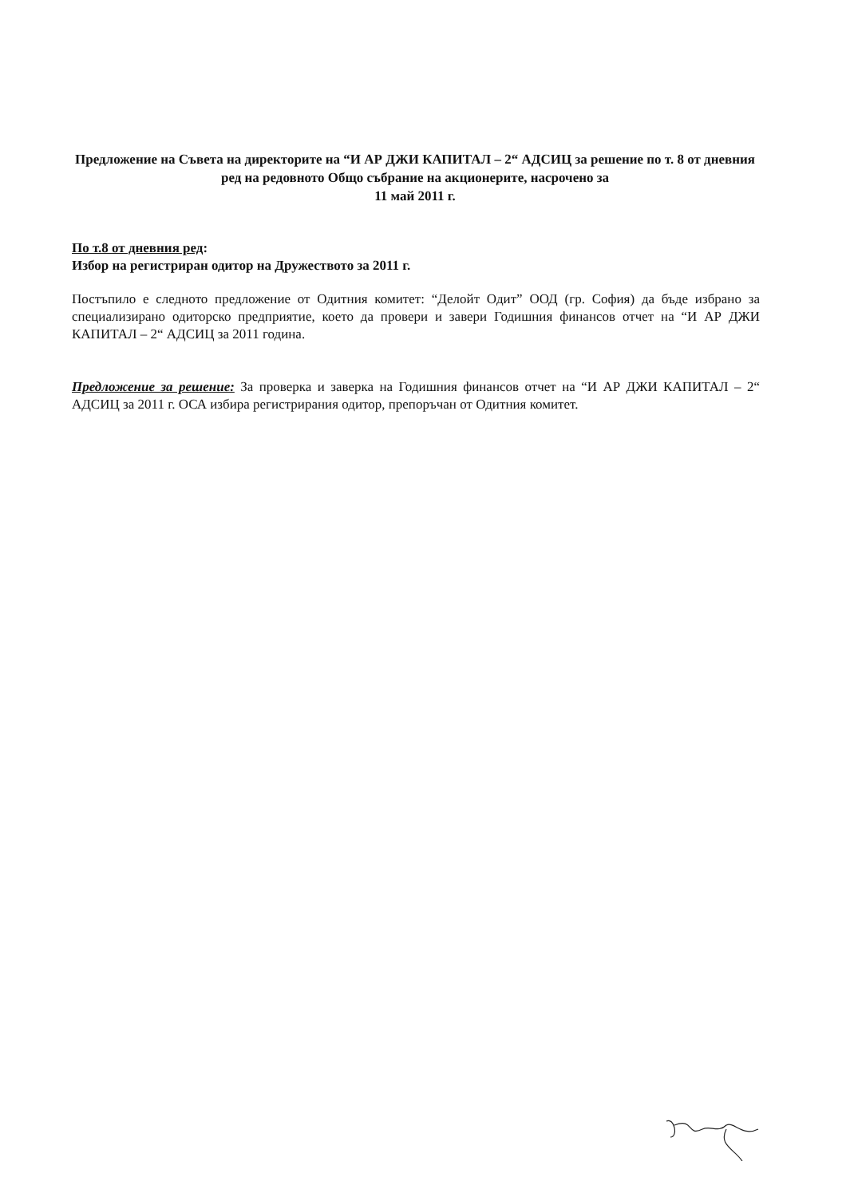Предложение на Съвета на директорите на “И АР ДЖИ КАПИТАЛ – 2“ АДСИЦ за решение по т. 8 от дневния ред на редовното Общо събрание на акционерите, насрочено за
11 май 2011 г.
По т.8 от дневния ред:
Избор на регистриран одитор на Дружеството за 2011 г.
Постъпило е следното предложение от Одитния комитет: “Делойт Одит” ООД (гр. София) да бъде избрано за специализирано одиторско предприятие, което да провери и завери Годишния финансов отчет на “И АР ДЖИ КАПИТАЛ – 2“ АДСИЦ за 2011 година.
Предложение за решение: За проверка и заверка на Годишния финансов отчет на “И АР ДЖИ КАПИТАЛ – 2“ АДСИЦ за 2011 г. ОСА избира регистрирания одитор, препоръчан от Одитния комитет.